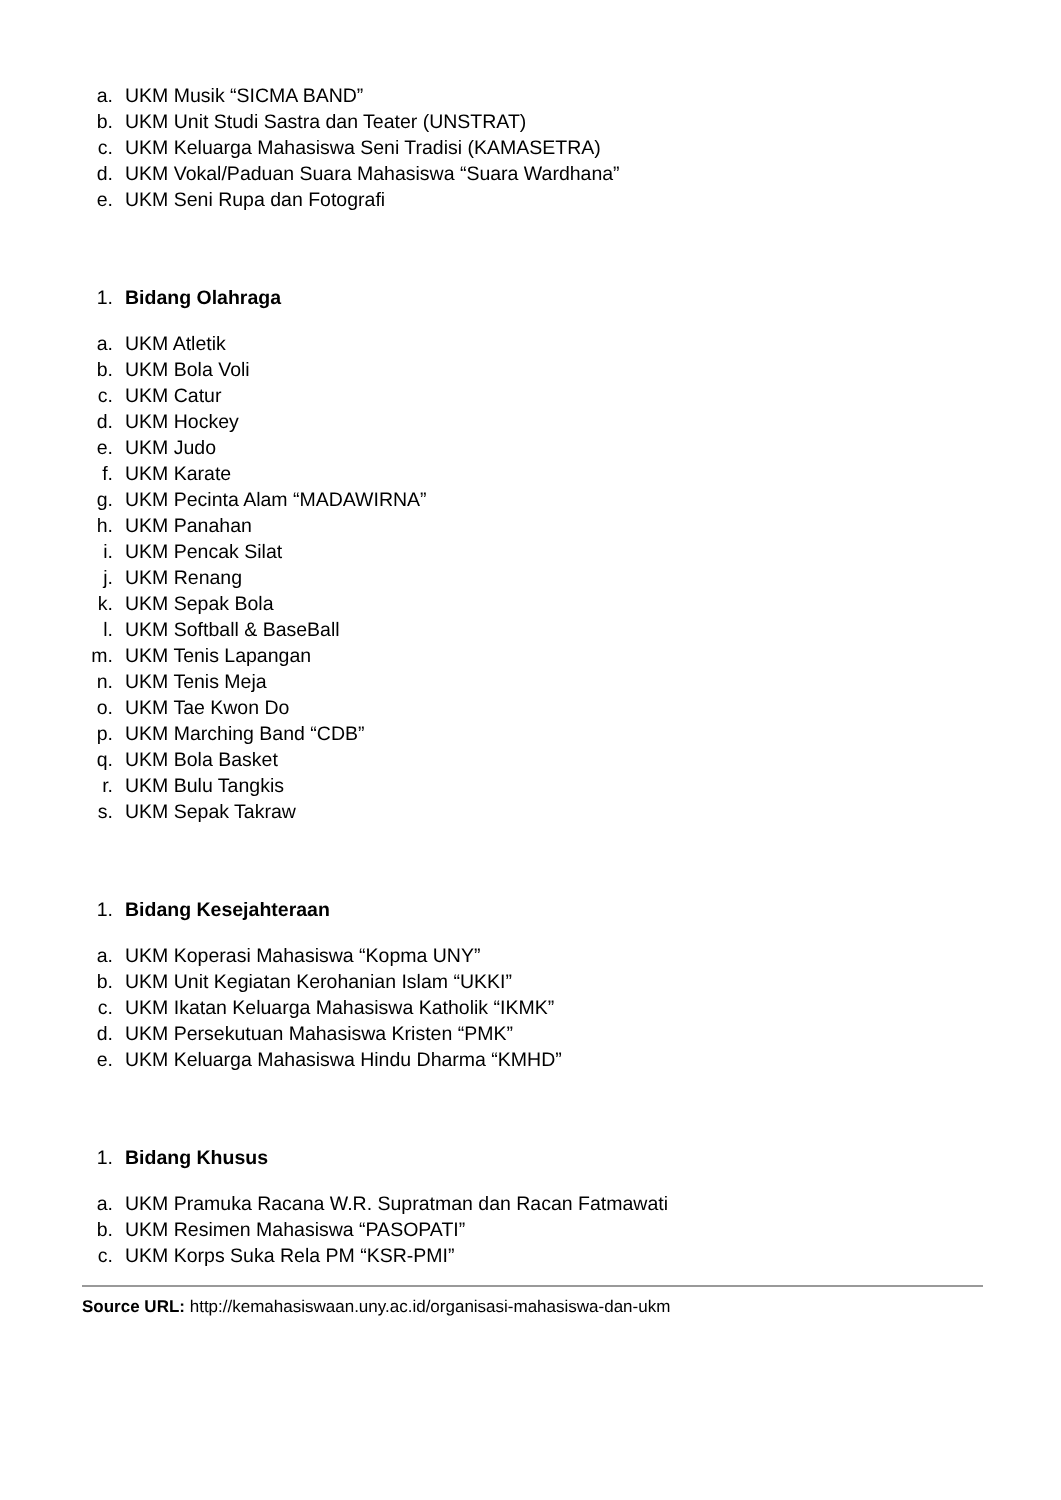a. UKM Musik “SICMA BAND”
b. UKM Unit Studi Sastra dan Teater (UNSTRAT)
c. UKM Keluarga Mahasiswa Seni Tradisi (KAMASETRA)
d. UKM Vokal/Paduan Suara Mahasiswa “Suara Wardhana”
e. UKM Seni Rupa dan Fotografi
1. Bidang Olahraga
a. UKM Atletik
b. UKM Bola Voli
c. UKM Catur
d. UKM Hockey
e. UKM Judo
f. UKM Karate
g. UKM Pecinta Alam “MADAWIRNA”
h. UKM Panahan
i. UKM Pencak Silat
j. UKM Renang
k. UKM Sepak Bola
l. UKM Softball & BaseBall
m. UKM Tenis Lapangan
n. UKM Tenis Meja
o. UKM Tae Kwon Do
p. UKM Marching Band “CDB”
q. UKM Bola Basket
r. UKM Bulu Tangkis
s. UKM Sepak Takraw
1. Bidang Kesejahteraan
a. UKM Koperasi Mahasiswa “Kopma UNY”
b. UKM Unit Kegiatan Kerohanian Islam “UKKI”
c. UKM Ikatan Keluarga Mahasiswa Katholik “IKMK”
d. UKM Persekutuan Mahasiswa Kristen “PMK”
e. UKM Keluarga Mahasiswa Hindu Dharma “KMHD”
1. Bidang Khusus
a. UKM Pramuka Racana W.R. Supratman dan Racan Fatmawati
b. UKM Resimen Mahasiswa “PASOPATI”
c. UKM Korps Suka Rela PM “KSR-PMI”
Source URL: http://kemahasiswaan.uny.ac.id/organisasi-mahasiswa-dan-ukm